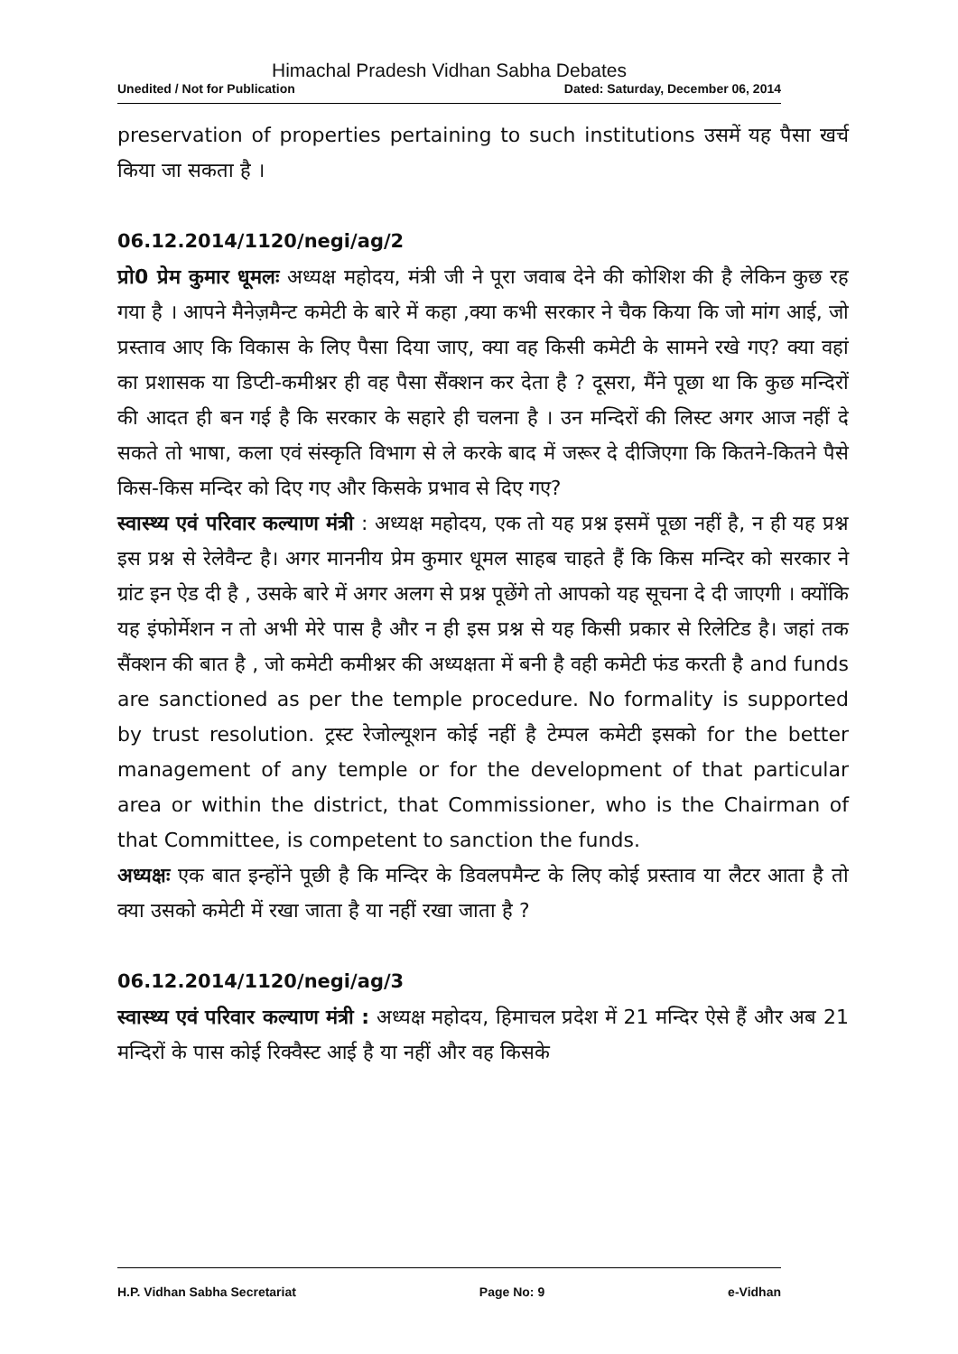Himachal Pradesh Vidhan Sabha Debates
Unedited / Not for Publication Dated: Saturday, December 06, 2014
preservation of properties pertaining to such institutions उसमें यह पैसा खर्च किया जा सकता है ।
06.12.2014/1120/negi/ag/2
प्रो0 प्रेम कुमार धूमलः अध्यक्ष महोदय, मंत्री जी ने पूरा जवाब देने की कोशिश की है लेकिन कुछ रह गया है । आपने मैनेज़मैन्ट कमेटी के बारे में कहा ,क्या कभी सरकार ने चैक किया कि जो मांग आई, जो प्रस्ताव आए कि विकास के लिए पैसा दिया जाए, क्या वह किसी कमेटी के सामने रखे गए? क्या वहां का प्रशासक या डिप्टी-कमीश्नर ही वह पैसा सैंक्शन कर देता है ? दूसरा, मैंने पूछा था कि कुछ मन्दिरों की आदत ही बन गई है कि सरकार के सहारे ही चलना है । उन मन्दिरों की लिस्ट अगर आज नहीं दे सकते तो भाषा, कला एवं संस्कृति विभाग से ले करके बाद में जरूर दे दीजिएगा कि कितने-कितने पैसे किस-किस मन्दिर को दिए गए और किसके प्रभाव से दिए गए?
स्वास्थ्य एवं परिवार कल्याण मंत्री : अध्यक्ष महोदय, एक तो यह प्रश्न इसमें पूछा नहीं है, न ही यह प्रश्न इस प्रश्न से रेलेवैन्ट है। अगर माननीय प्रेम कुमार धूमल साहब चाहते हैं कि किस मन्दिर को सरकार ने ग्रांट इन ऐड दी है , उसके बारे में अगर अलग से प्रश्न पूछेंगे तो आपको यह सूचना दे दी जाएगी । क्योंकि यह इंफोर्मेशन न तो अभी मेरे पास है और न ही इस प्रश्न से यह किसी प्रकार से रिलेटिड है। जहां तक सैंक्शन की बात है , जो कमेटी कमीश्नर की अध्यक्षता में बनी है वही कमेटी फंड करती है and funds are sanctioned as per the temple procedure. No formality is supported by trust resolution. ट्रस्ट रेजोल्यूशन कोई नहीं है टेम्पल कमेटी इसको for the better management of any temple or for the development of that particular area or within the district, that Commissioner, who is the Chairman of that Committee, is competent to sanction the funds.
अध्यक्षः एक बात इन्होंने पूछी है कि मन्दिर के डिवलपमैन्ट के लिए कोई प्रस्ताव या लैटर आता है तो क्या उसको कमेटी में रखा जाता है या नहीं रखा जाता है ?
06.12.2014/1120/negi/ag/3
स्वास्थ्य एवं परिवार कल्याण मंत्री : अध्यक्ष महोदय, हिमाचल प्रदेश में 21 मन्दिर ऐसे हैं और अब 21 मन्दिरों के पास कोई रिक्वैस्ट आई है या नहीं और वह किसके
H.P. Vidhan Sabha Secretariat Page No: 9 e-Vidhan